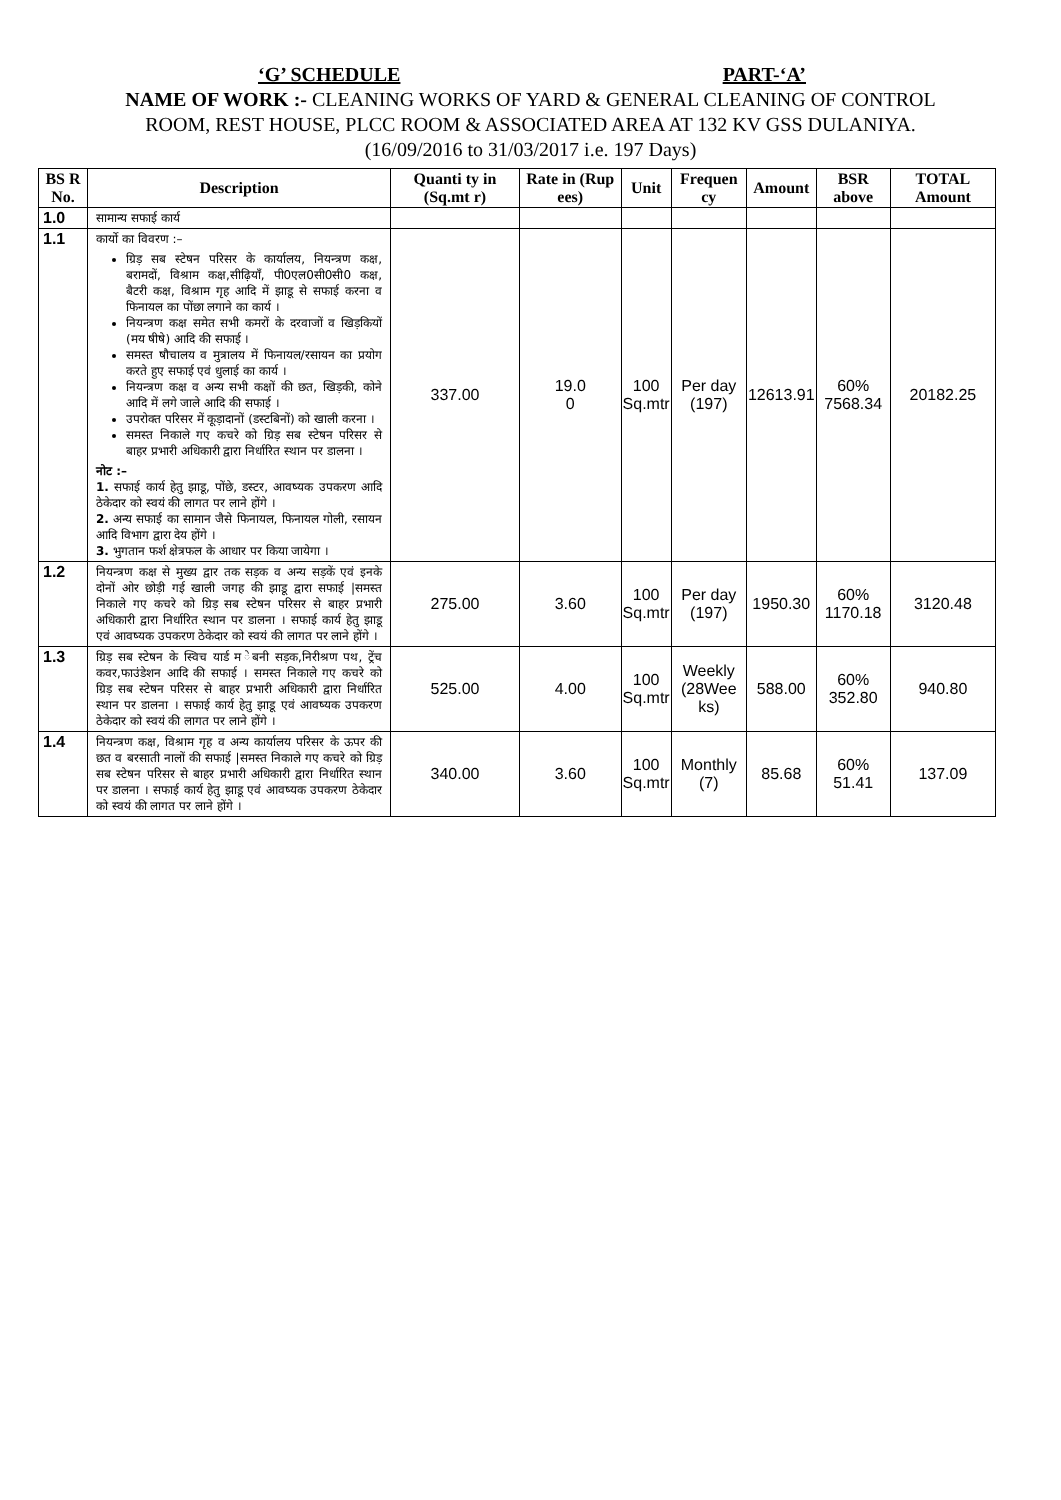‘G’ SCHEDULE PART-‘A’
NAME OF WORK :- CLEANING WORKS OF YARD & GENERAL CLEANING OF CONTROL
ROOM, REST HOUSE, PLCC ROOM & ASSOCIATED AREA AT 132 KV GSS DULANIYA.
(16/09/2016 to 31/03/2017 i.e. 197 Days)
| BS R No. | Description | Quanti ty in (Sq.mt r) | Rate in (Rup ees) | Unit | Frequen cy | Amount | BSR above | TOTAL Amount |
| --- | --- | --- | --- | --- | --- | --- | --- | --- |
| 1.0 | सामान्य सफाई कार्य | | | | | | | |
| 1.1 | कार्यो का विवरण :– ग्रिड़ सब स्टेषन परिसर के कार्यालय, नियन्त्रण कक्ष, बरामदों, विश्राम कक्ष,सीढ़ियॉं, पी0एल0सी0सी0 कक्ष, बैटरी कक्ष, विश्राम गृह आदि में झाडू से सफाई करना व फिनायल का पोंछा लगाने का कार्य । नियन्त्रण कक्ष समेत सभी कमरों के दरवाजों व खिड़कियों (मय षीषे) आदि की सफाई । समस्त षौचालय व मुत्रालय में फिनायल/रसायन का प्रयोग करते हुए सफाई एवं धुलाई का कार्य । नियन्त्रण कक्ष व अन्य सभी कक्षों की छत, खिड़की, कोने आदि में लगे जाले आदि की सफाई । उपरोक्त परिसर में कूड़ादानों (डस्टबिनों) को खाली करना । समस्त निकाले गए कचरे को ग्रिड़ सब स्टेषन परिसर से बाहर प्रभारी अधिकारी द्वारा निर्धारित स्थान पर डालना । नोट :– 1. सफाई कार्य हेतु झाडू, पोंछे, डस्टर, आवष्यक उपकरण आदि ठेकेदार को स्वयं की लागत पर लाने होंगे । 2. अन्य सफाई का सामान जैसे फिनायल, फिनायल गोली, रसायन आदि विभाग द्वारा देय होंगे । 3. भुगतान फर्श क्षेत्रफल के आधार पर किया जायेगा । | 337.00 | 19.0 0 | 100 Sq.mtr | Per day (197) | 12613.91 | 60% 7568.34 | 20182.25 |
| 1.2 | नियन्त्रण कक्ष से मुख्य द्वार तक सड़क व अन्य सड़कें एवं इनके दोनों ओर छोड़ी गई खाली जगह की झाडू द्वारा सफाई /समस्त निकाले गए कचरे को ग्रिड़ सब स्टेषन परिसर से बाहर प्रभारी अधिकारी द्वारा निर्धारित स्थान पर डालना । सफाई कार्य हेतु झाडू एवं आवष्यक उपकरण ठेकेदार को स्वयं की लागत पर लाने होंगे । | 275.00 | 3.60 | 100 Sq.mtr | Per day (197) | 1950.30 | 60% 1170.18 | 3120.48 |
| 1.3 | ग्रिड़ सब स्टेषन के स्विच यार्ड म ेबनी सड़क,निरीश्रण पथ, ट्रेंच कवर,फाउंडेशन आदि की सफाई । समस्त निकाले गए कचरे को ग्रिड़ सब स्टेषन परिसर से बाहर प्रभारी अधिकारी द्वारा निर्धारित स्थान पर डालना । सफाई कार्य हेतु झाडू एवं आवष्यक उपकरण ठेकेदार को स्वयं की लागत पर लाने होंगे । | 525.00 | 4.00 | 100 Sq.mtr | Weekly (28Wee ks) | 588.00 | 60% 352.80 | 940.80 |
| 1.4 | नियन्त्रण कक्ष, विश्राम गृह व अन्य कार्यालय परिसर के ऊपर की छत व बरसाती नालों की सफाई /समस्त निकाले गए कचरे को ग्रिड़ सब स्टेषन परिसर से बाहर प्रभारी अधिकारी द्वारा निर्धारित स्थान पर डालना । सफाई कार्य हेतु झाडू एवं आवष्यक उपकरण ठेकेदार को स्वयं की लागत पर लाने होंगे । | 340.00 | 3.60 | 100 Sq.mtr | Monthly (7) | 85.68 | 60% 51.41 | 137.09 |